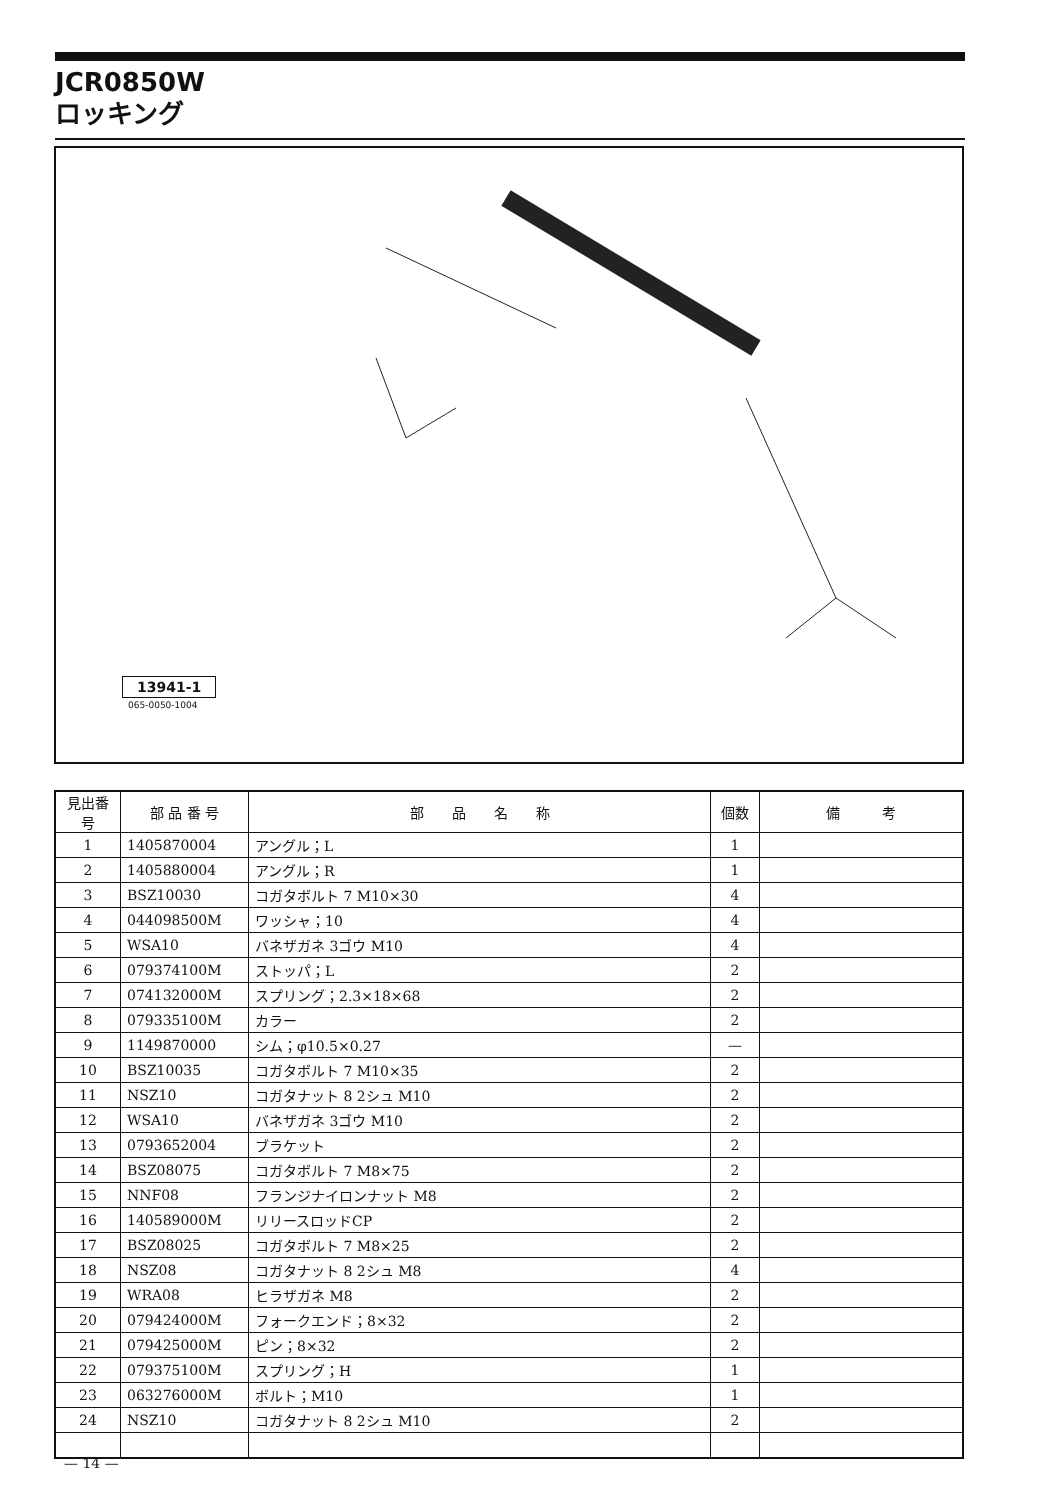JCR0850W
ロッキング
13941-1
065-0050-1004
| 見出番号 | 部 品 番 号 | 部 品 名 称 | 個数 | 備 考 |
| --- | --- | --- | --- | --- |
| 1 | 1405870004 | アングル；L | 1 | |
| 2 | 1405880004 | アングル；R | 1 | |
| 3 | BSZ10030 | コガタボルト 7 M10×30 | 4 | |
| 4 | 044098500M | ワッシャ；10 | 4 | |
| 5 | WSA10 | バネザガネ 3ゴウ M10 | 4 | |
| 6 | 079374100M | ストッパ；L | 2 | |
| 7 | 074132000M | スプリング；2.3×18×68 | 2 | |
| 8 | 079335100M | カラー | 2 | |
| 9 | 1149870000 | シム；φ10.5×0.27 | — | |
| 10 | BSZ10035 | コガタボルト 7 M10×35 | 2 | |
| 11 | NSZ10 | コガタナット 8 2シュ M10 | 2 | |
| 12 | WSA10 | バネザガネ 3ゴウ M10 | 2 | |
| 13 | 0793652004 | ブラケット | 2 | |
| 14 | BSZ08075 | コガタボルト 7 M8×75 | 2 | |
| 15 | NNF08 | フランジナイロンナット M8 | 2 | |
| 16 | 140589000M | リリースロッドCP | 2 | |
| 17 | BSZ08025 | コガタボルト 7 M8×25 | 2 | |
| 18 | NSZ08 | コガタナット 8 2シュ M8 | 4 | |
| 19 | WRA08 | ヒラザガネ M8 | 2 | |
| 20 | 079424000M | フォークエンド；8×32 | 2 | |
| 21 | 079425000M | ピン；8×32 | 2 | |
| 22 | 079375100M | スプリング；H | 1 | |
| 23 | 063276000M | ボルト；M10 | 1 | |
| 24 | NSZ10 | コガタナット 8 2シュ M10 | 2 | |
— 14 —